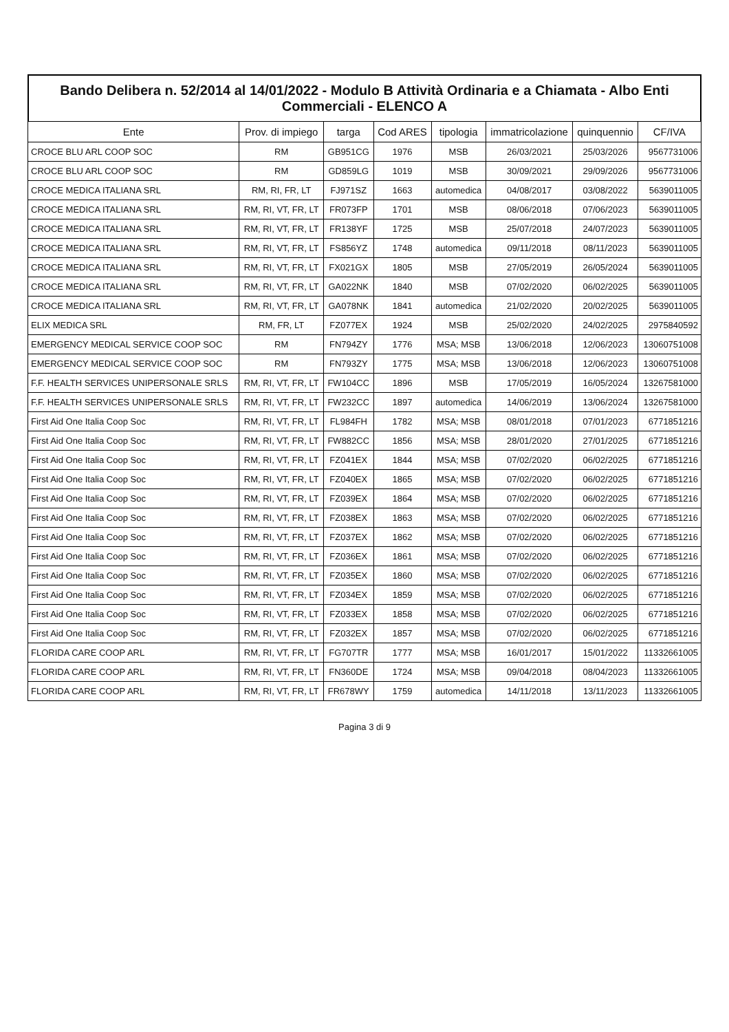Bando Delibera n. 52/2014 al 14/01/2022 - Modulo B Attività Ordinaria e a Chiamata - Albo Enti Commerciali - ELENCO A
| Ente | Prov. di impiego | targa | Cod ARES | tipologia | immatricolazione | quinquennio | CF/IVA |
| --- | --- | --- | --- | --- | --- | --- | --- |
| CROCE BLU ARL COOP SOC | RM | GB951CG | 1976 | MSB | 26/03/2021 | 25/03/2026 | 9567731006 |
| CROCE BLU ARL COOP SOC | RM | GD859LG | 1019 | MSB | 30/09/2021 | 29/09/2026 | 9567731006 |
| CROCE MEDICA ITALIANA SRL | RM, RI, FR, LT | FJ971SZ | 1663 | automedica | 04/08/2017 | 03/08/2022 | 5639011005 |
| CROCE MEDICA ITALIANA SRL | RM, RI, VT, FR, LT | FR073FP | 1701 | MSB | 08/06/2018 | 07/06/2023 | 5639011005 |
| CROCE MEDICA ITALIANA SRL | RM, RI, VT, FR, LT | FR138YF | 1725 | MSB | 25/07/2018 | 24/07/2023 | 5639011005 |
| CROCE MEDICA ITALIANA SRL | RM, RI, VT, FR, LT | FS856YZ | 1748 | automedica | 09/11/2018 | 08/11/2023 | 5639011005 |
| CROCE MEDICA ITALIANA SRL | RM, RI, VT, FR, LT | FX021GX | 1805 | MSB | 27/05/2019 | 26/05/2024 | 5639011005 |
| CROCE MEDICA ITALIANA SRL | RM, RI, VT, FR, LT | GA022NK | 1840 | MSB | 07/02/2020 | 06/02/2025 | 5639011005 |
| CROCE MEDICA ITALIANA SRL | RM, RI, VT, FR, LT | GA078NK | 1841 | automedica | 21/02/2020 | 20/02/2025 | 5639011005 |
| ELIX MEDICA SRL | RM, FR, LT | FZ077EX | 1924 | MSB | 25/02/2020 | 24/02/2025 | 2975840592 |
| EMERGENCY MEDICAL SERVICE COOP SOC | RM | FN794ZY | 1776 | MSA; MSB | 13/06/2018 | 12/06/2023 | 13060751008 |
| EMERGENCY MEDICAL SERVICE COOP SOC | RM | FN793ZY | 1775 | MSA; MSB | 13/06/2018 | 12/06/2023 | 13060751008 |
| F.F. HEALTH SERVICES UNIPERSONALE SRLS | RM, RI, VT, FR, LT | FW104CC | 1896 | MSB | 17/05/2019 | 16/05/2024 | 13267581000 |
| F.F. HEALTH SERVICES UNIPERSONALE SRLS | RM, RI, VT, FR, LT | FW232CC | 1897 | automedica | 14/06/2019 | 13/06/2024 | 13267581000 |
| First Aid One Italia Coop Soc | RM, RI, VT, FR, LT | FL984FH | 1782 | MSA; MSB | 08/01/2018 | 07/01/2023 | 6771851216 |
| First Aid One Italia Coop Soc | RM, RI, VT, FR, LT | FW882CC | 1856 | MSA; MSB | 28/01/2020 | 27/01/2025 | 6771851216 |
| First Aid One Italia Coop Soc | RM, RI, VT, FR, LT | FZ041EX | 1844 | MSA; MSB | 07/02/2020 | 06/02/2025 | 6771851216 |
| First Aid One Italia Coop Soc | RM, RI, VT, FR, LT | FZ040EX | 1865 | MSA; MSB | 07/02/2020 | 06/02/2025 | 6771851216 |
| First Aid One Italia Coop Soc | RM, RI, VT, FR, LT | FZ039EX | 1864 | MSA; MSB | 07/02/2020 | 06/02/2025 | 6771851216 |
| First Aid One Italia Coop Soc | RM, RI, VT, FR, LT | FZ038EX | 1863 | MSA; MSB | 07/02/2020 | 06/02/2025 | 6771851216 |
| First Aid One Italia Coop Soc | RM, RI, VT, FR, LT | FZ037EX | 1862 | MSA; MSB | 07/02/2020 | 06/02/2025 | 6771851216 |
| First Aid One Italia Coop Soc | RM, RI, VT, FR, LT | FZ036EX | 1861 | MSA; MSB | 07/02/2020 | 06/02/2025 | 6771851216 |
| First Aid One Italia Coop Soc | RM, RI, VT, FR, LT | FZ035EX | 1860 | MSA; MSB | 07/02/2020 | 06/02/2025 | 6771851216 |
| First Aid One Italia Coop Soc | RM, RI, VT, FR, LT | FZ034EX | 1859 | MSA; MSB | 07/02/2020 | 06/02/2025 | 6771851216 |
| First Aid One Italia Coop Soc | RM, RI, VT, FR, LT | FZ033EX | 1858 | MSA; MSB | 07/02/2020 | 06/02/2025 | 6771851216 |
| First Aid One Italia Coop Soc | RM, RI, VT, FR, LT | FZ032EX | 1857 | MSA; MSB | 07/02/2020 | 06/02/2025 | 6771851216 |
| FLORIDA CARE COOP ARL | RM, RI, VT, FR, LT | FG707TR | 1777 | MSA; MSB | 16/01/2017 | 15/01/2022 | 11332661005 |
| FLORIDA CARE COOP ARL | RM, RI, VT, FR, LT | FN360DE | 1724 | MSA; MSB | 09/04/2018 | 08/04/2023 | 11332661005 |
| FLORIDA CARE COOP ARL | RM, RI, VT, FR, LT | FR678WY | 1759 | automedica | 14/11/2018 | 13/11/2023 | 11332661005 |
Pagina 3 di 9